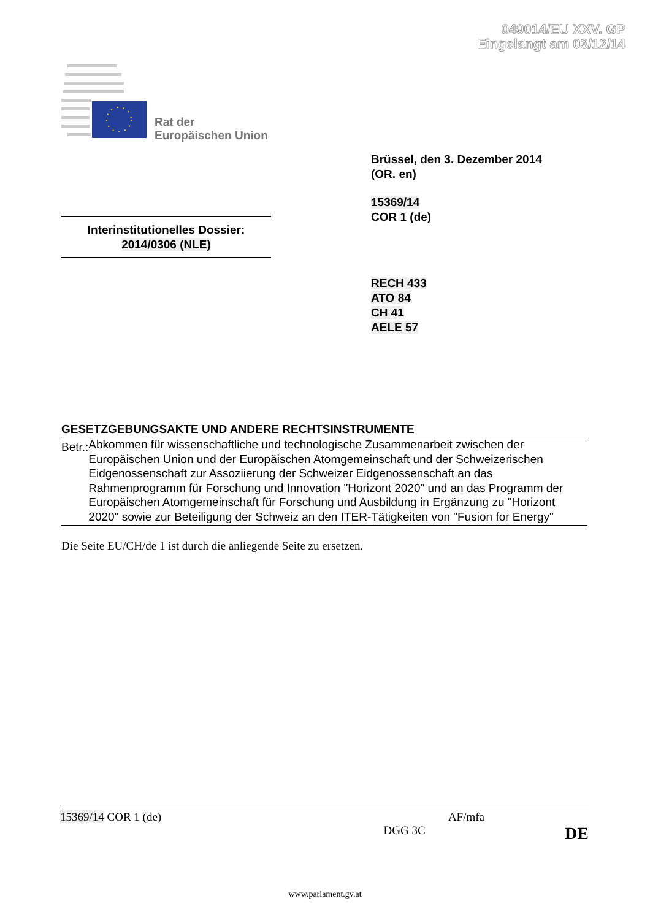049014/EU XXV. GP
Eingelangt am 03/12/14
Rat der
Europäischen Union
Brüssel, den 3. Dezember 2014
(OR. en)
15369/14
COR 1 (de)
Interinstitutionelles Dossier:
2014/0306 (NLE)
RECH 433
ATO 84
CH 41
AELE 57
GESETZGEBUNGSAKTE UND ANDERE RECHTSINSTRUMENTE
Betr.:
Abkommen für wissenschaftliche und technologische Zusammenarbeit zwischen der Europäischen Union und der Europäischen Atomgemeinschaft und der Schweizerischen Eidgenossenschaft zur Assoziierung der Schweizer Eidgenossenschaft an das Rahmenprogramm für Forschung und Innovation "Horizont 2020" und an das Programm der Europäischen Atomgemeinschaft für Forschung und Ausbildung in Ergänzung zu "Horizont 2020" sowie zur Beteiligung der Schweiz an den ITER-Tätigkeiten von "Fusion for Energy"
Die Seite EU/CH/de 1 ist durch die anliegende Seite zu ersetzen.
15369/14 COR 1 (de) AF/mfa
DGG 3C DE
www.parlament.gv.at